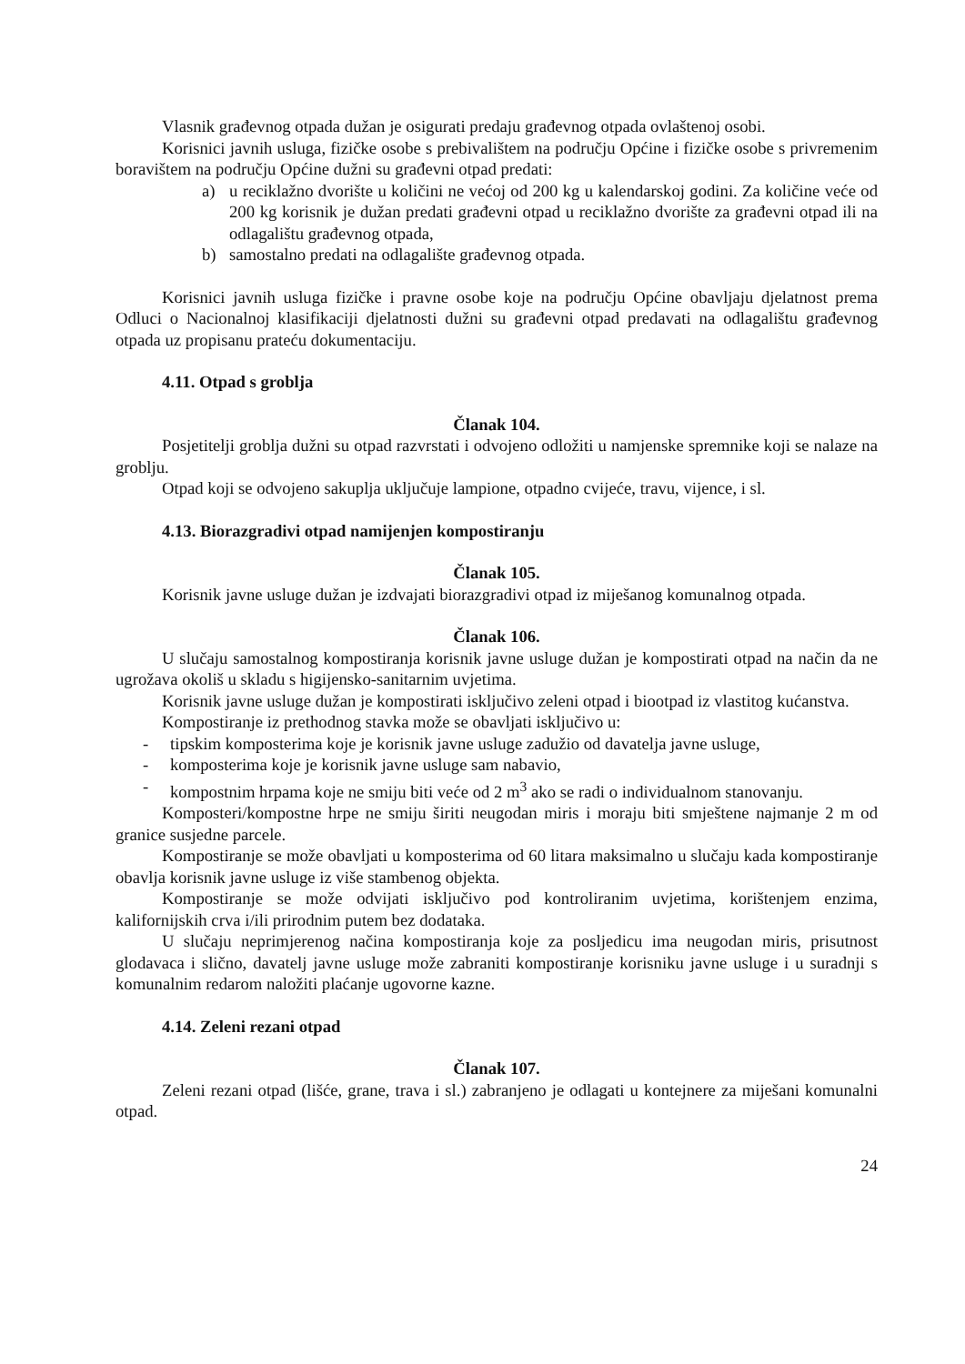Vlasnik građevnog otpada dužan je osigurati predaju građevnog otpada ovlaštenoj osobi.
Korisnici javnih usluga, fizičke osobe s prebivalištem na području Općine i fizičke osobe s privremenim boravištem na području Općine dužni su građevni otpad predati:
a) u reciklažno dvorište u količini ne većoj od 200 kg u kalendarskoj godini. Za količine veće od 200 kg korisnik je dužan predati građevni otpad u reciklažno dvorište za građevni otpad ili na odlagalištu građevnog otpada,
b) samostalno predati na odlagalište građevnog otpada.
Korisnici javnih usluga fizičke i pravne osobe koje na području Općine obavljaju djelatnost prema Odluci o Nacionalnoj klasifikaciji djelatnosti dužni su građevni otpad predavati na odlagalištu građevnog otpada uz propisanu prateću dokumentaciju.
4.11. Otpad s groblja
Članak 104.
Posjetitelji groblja dužni su otpad razvrstati i odvojeno odložiti u namjenske spremnike koji se nalaze na groblju.
Otpad koji se odvojeno sakuplja uključuje lampione, otpadno cvijeće, travu, vijence, i sl.
4.13. Biorazgradivi otpad namijenjen kompostiranju
Članak 105.
Korisnik javne usluge dužan je izdvajati biorazgradivi otpad iz miješanog komunalnog otpada.
Članak 106.
U slučaju samostalnog kompostiranja korisnik javne usluge dužan je kompostirati otpad na način da ne ugrožava okoliš u skladu s higijensko-sanitarnim uvjetima.
Korisnik javne usluge dužan je kompostirati isključivo zeleni otpad i biootpad iz vlastitog kućanstva.
Kompostiranje iz prethodnog stavka može se obavljati isključivo u:
- tipskim komposterima koje je korisnik javne usluge zadužio od davatelja javne usluge,
- komposterima koje je korisnik javne usluge sam nabavio,
- kompostnim hrpama koje ne smiju biti veće od 2 m<sup>3</sup> ako se radi o individualnom stanovanju.
Komposteri/kompostne hrpe ne smiju širiti neugodan miris i moraju biti smještene najmanje 2 m od granice susjedne parcele.
Kompostiranje se može obavljati u komposterima od 60 litara maksimalno u slučaju kada kompostiranje obavlja korisnik javne usluge iz više stambenog objekta.
Kompostiranje se može odvijati isključivo pod kontroliranim uvjetima, korištenjem enzima, kalifornijskih crva i/ili prirodnim putem bez dodataka.
U slučaju neprimjerenog načina kompostiranja koje za posljedicu ima neugodan miris, prisutnost glodavaca i slično, davatelj javne usluge može zabraniti kompostiranje korisniku javne usluge i u suradnji s komunalnim redarom naložiti plaćanje ugovorne kazne.
4.14. Zeleni rezani otpad
Članak 107.
Zeleni rezani otpad (lišće, grane, trava i sl.) zabranjeno je odlagati u kontejnere za miješani komunalni otpad.
24